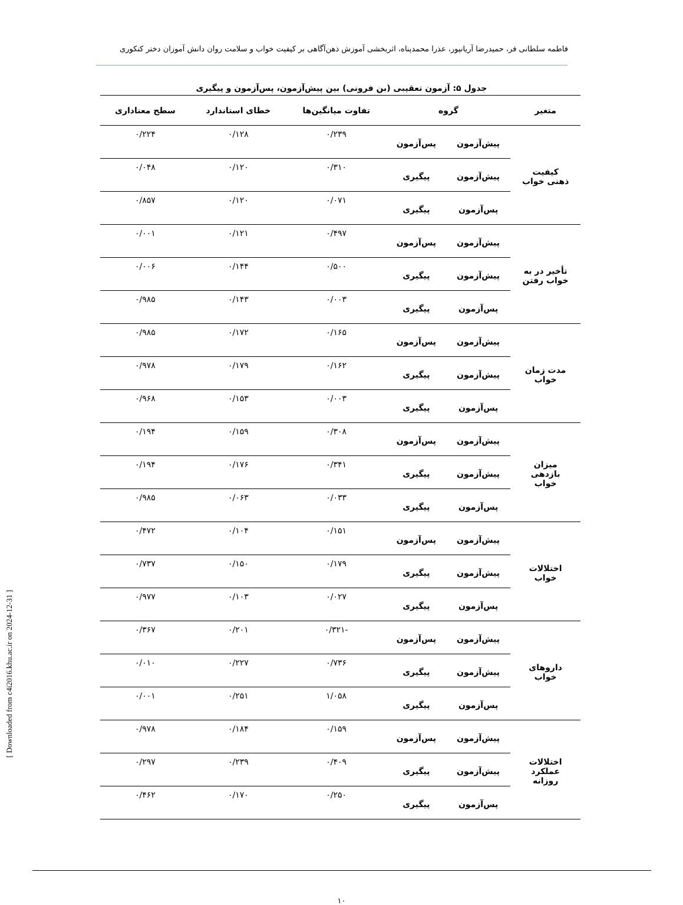فاطمه سلطانی فر، حمیدرضا آریانپور، عذرا محمدپناه، اثربخشی آموزش ذهن‌آگاهی بر کیفیت خواب و سلامت روان دانش آموزان دختر کنکوری
جدول ۵: آزمون تعقیبی (بن فرونی) بین پیش‌آزمون، پس‌آزمون و پیگیری
| متغیر | گروه | | تفاوت میانگین‌ها | خطای استاندارد | سطح معناداری |
| --- | --- | --- | --- | --- | --- |
| کیفیت ذهنی خواب | پیش‌آزمون | پس‌آزمون | ۰/۲۳۹ | ۰/۱۲۸ | ۰/۲۲۴ |
| | پیش‌آزمون | پیگیری | ۰/۳۱۰ | ۰/۱۲۰ | ۰/۰۴۸ |
| | پس‌آزمون | پیگیری | ۰/۰۷۱ | ۰/۱۲۰ | ۰/۸۵۷ |
| تأخیر در به خواب رفتن | پیش‌آزمون | پس‌آزمون | ۰/۴۹۷ | ۰/۱۲۱ | ۰/۰۰۱ |
| | پیش‌آزمون | پیگیری | ۰/۵۰۰ | ۰/۱۴۴ | ۰/۰۰۶ |
| | پس‌آزمون | پیگیری | ۰/۰۰۳ | ۰/۱۴۳ | ۰/۹۸۵ |
| مدت زمان خواب | پیش‌آزمون | پس‌آزمون | ۰/۱۶۵ | ۰/۱۷۲ | ۰/۹۸۵ |
| | پیش‌آزمون | پیگیری | ۰/۱۶۲ | ۰/۱۷۹ | ۰/۹۷۸ |
| | پس‌آزمون | پیگیری | ۰/۰۰۳ | ۰/۱۵۳ | ۰/۹۶۸ |
| میزان بازدهی خواب | پیش‌آزمون | پس‌آزمون | ۰/۳۰۸ | ۰/۱۵۹ | ۰/۱۹۴ |
| | پیش‌آزمون | پیگیری | ۰/۳۴۱ | ۰/۱۷۶ | ۰/۱۹۴ |
| | پس‌آزمون | پیگیری | ۰/۰۳۳ | ۰/۰۶۳ | ۰/۹۸۵ |
| اختلالات خواب | پیش‌آزمون | پس‌آزمون | ۰/۱۵۱ | ۰/۱۰۴ | ۰/۴۷۲ |
| | پیش‌آزمون | پیگیری | ۰/۱۷۹ | ۰/۱۵۰ | ۰/۷۳۷ |
| | پس‌آزمون | پیگیری | ۰/۰۲۷ | ۰/۱۰۳ | ۰/۹۷۷ |
| داروهای خواب | پیش‌آزمون | پس‌آزمون | -۰/۳۲۱ | ۰/۲۰۱ | ۰/۳۶۷ |
| | پیش‌آزمون | پیگیری | ۰/۷۳۶ | ۰/۲۲۷ | ۰/۰۱۰ |
| | پس‌آزمون | پیگیری | ۱/۰۵۸ | ۰/۲۵۱ | ۰/۰۰۱ |
| اختلالات عملکرد روزانه | پیش‌آزمون | پس‌آزمون | ۰/۱۵۹ | ۰/۱۸۴ | ۰/۹۷۸ |
| | پیش‌آزمون | پیگیری | ۰/۴۰۹ | ۰/۲۳۹ | ۰/۲۹۷ |
| | پس‌آزمون | پیگیری | ۰/۲۵۰ | ۰/۱۷۰ | ۰/۴۶۲ |
۱۰
[ Downloaded from c4i2016.khu.ac.ir on 2024-12-31 ]